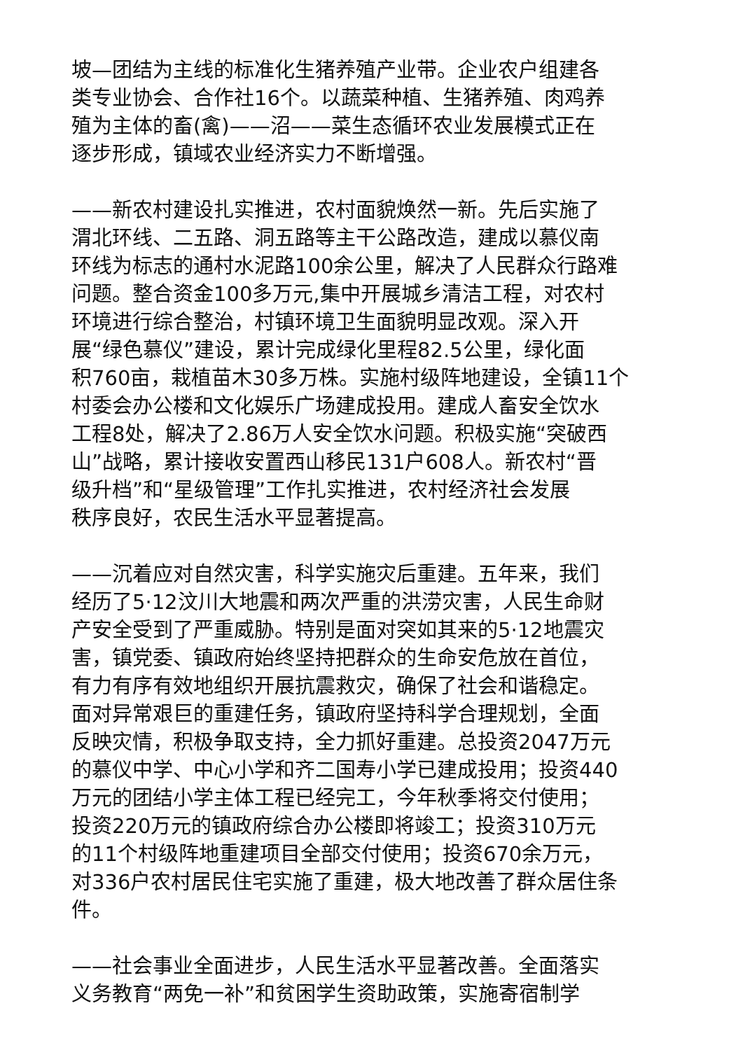坡—团结为主线的标准化生猪养殖产业带。企业农户组建各
类专业协会、合作社16个。以蔬菜种植、生猪养殖、肉鸡养
殖为主体的畜(禽)——沼——菜生态循环农业发展模式正在
逐步形成，镇域农业经济实力不断增强。
——新农村建设扎实推进，农村面貌焕然一新。先后实施了
渭北环线、二五路、洞五路等主干公路改造，建成以慕仪南
环线为标志的通村水泥路100余公里，解决了人民群众行路难
问题。整合资金100多万元,集中开展城乡清洁工程，对农村
环境进行综合整治，村镇环境卫生面貌明显改观。深入开
展“绿色慕仪”建设，累计完成绿化里程82.5公里，绿化面
积760亩，栽植苗木30多万株。实施村级阵地建设，全镇11个
村委会办公楼和文化娱乐广场建成投用。建成人畜安全饮水
工程8处，解决了2.86万人安全饮水问题。积极实施“突破西
山”战略，累计接收安置西山移民131户608人。新农村“晋
级升档”和“星级管理”工作扎实推进，农村经济社会发展
秩序良好，农民生活水平显著提高。
——沉着应对自然灾害，科学实施灾后重建。五年来，我们
经历了5·12汶川大地震和两次严重的洪涝灾害，人民生命财
产安全受到了严重威胁。特别是面对突如其来的5·12地震灾
害，镇党委、镇政府始终坚持把群众的生命安危放在首位，
有力有序有效地组织开展抗震救灾，确保了社会和谐稳定。
面对异常艰巨的重建任务，镇政府坚持科学合理规划，全面
反映灾情，积极争取支持，全力抓好重建。总投资2047万元
的慕仪中学、中心小学和齐二国寿小学已建成投用；投资440
万元的团结小学主体工程已经完工，今年秋季将交付使用；
投资220万元的镇政府综合办公楼即将竣工；投资310万元
的11个村级阵地重建项目全部交付使用；投资670余万元，
对336户农村居民住宅实施了重建，极大地改善了群众居住条
件。
——社会事业全面进步，人民生活水平显著改善。全面落实
义务教育“两免一补”和贫困学生资助政策，实施寄宿制学